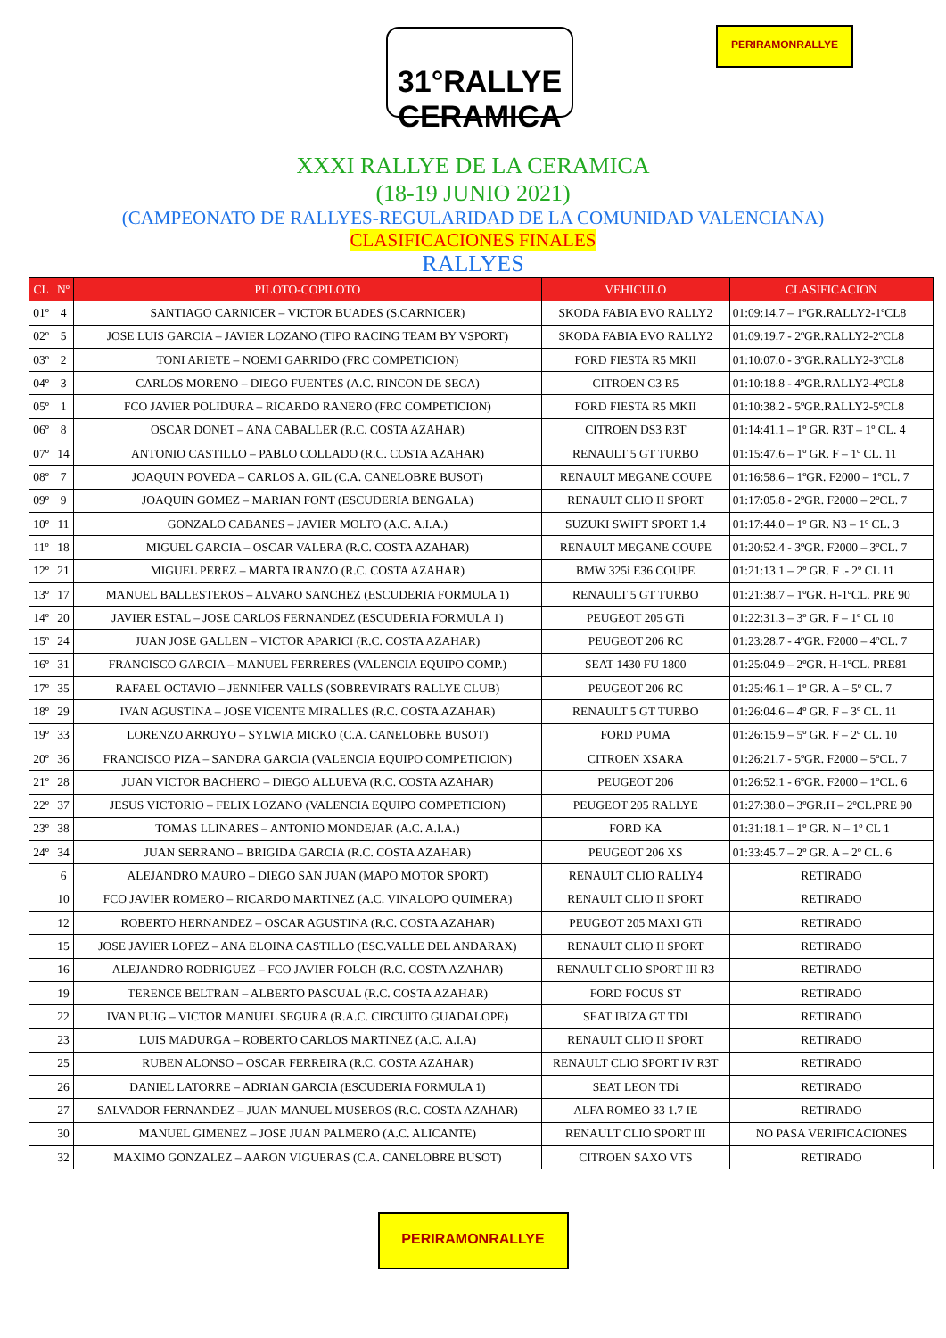31°RALLYE CERAMICA
PERIRAMONRALLYE
XXXI RALLYE DE LA CERAMICA
(18-19 JUNIO 2021)
(CAMPEONATO DE RALLYES-REGULARIDAD DE LA COMUNIDAD VALENCIANA)
CLASIFICACIONES FINALES
RALLYES
| CL | Nº | PILOTO-COPILOTO | VEHICULO | CLASIFICACION |
| --- | --- | --- | --- | --- |
| 01º | 4 | SANTIAGO CARNICER – VICTOR BUADES (S.CARNICER) | SKODA FABIA EVO RALLY2 | 01:09:14.7 – 1ºGR.RALLY2-1ºCL8 |
| 02º | 5 | JOSE LUIS GARCIA – JAVIER LOZANO (TIPO RACING TEAM BY VSPORT) | SKODA FABIA EVO RALLY2 | 01:09:19.7 - 2ºGR.RALLY2-2ºCL8 |
| 03º | 2 | TONI ARIETE – NOEMI GARRIDO (FRC COMPETICION) | FORD FIESTA R5 MKII | 01:10:07.0 - 3ºGR.RALLY2-3ºCL8 |
| 04º | 3 | CARLOS MORENO – DIEGO FUENTES (A.C. RINCON DE SECA) | CITROEN C3 R5 | 01:10:18.8 - 4ºGR.RALLY2-4ºCL8 |
| 05º | 1 | FCO JAVIER POLIDURA – RICARDO RANERO (FRC COMPETICION) | FORD FIESTA R5 MKII | 01:10:38.2 - 5ºGR.RALLY2-5ºCL8 |
| 06º | 8 | OSCAR DONET – ANA CABALLER (R.C. COSTA AZAHAR) | CITROEN DS3 R3T | 01:14:41.1 – 1º GR. R3T – 1º CL. 4 |
| 07º | 14 | ANTONIO CASTILLO – PABLO COLLADO (R.C. COSTA AZAHAR) | RENAULT 5 GT TURBO | 01:15:47.6 – 1º GR. F – 1º CL. 11 |
| 08º | 7 | JOAQUIN POVEDA – CARLOS A. GIL (C.A. CANELOBRE BUSOT) | RENAULT MEGANE COUPE | 01:16:58.6 – 1ºGR. F2000 – 1ºCL. 7 |
| 09º | 9 | JOAQUIN GOMEZ – MARIAN FONT (ESCUDERIA BENGALA) | RENAULT CLIO II SPORT | 01:17:05.8 - 2ºGR. F2000 – 2ºCL. 7 |
| 10º | 11 | GONZALO CABANES – JAVIER MOLTO (A.C. A.I.A.) | SUZUKI SWIFT SPORT 1.4 | 01:17:44.0 – 1º GR. N3 – 1º CL. 3 |
| 11º | 18 | MIGUEL GARCIA – OSCAR VALERA (R.C. COSTA AZAHAR) | RENAULT MEGANE COUPE | 01:20:52.4 - 3ºGR. F2000 – 3ºCL. 7 |
| 12º | 21 | MIGUEL PEREZ – MARTA IRANZO (R.C. COSTA AZAHAR) | BMW 325i E36 COUPE | 01:21:13.1 – 2º GR. F .- 2º CL 11 |
| 13º | 17 | MANUEL BALLESTEROS – ALVARO SANCHEZ (ESCUDERIA FORMULA 1) | RENAULT 5 GT TURBO | 01:21:38.7 – 1ºGR. H-1ºCL. PRE 90 |
| 14º | 20 | JAVIER ESTAL – JOSE CARLOS FERNANDEZ (ESCUDERIA FORMULA 1) | PEUGEOT 205 GTi | 01:22:31.3 – 3º GR. F – 1º CL 10 |
| 15º | 24 | JUAN JOSE GALLEN – VICTOR APARICI (R.C. COSTA AZAHAR) | PEUGEOT 206 RC | 01:23:28.7 - 4ºGR. F2000 – 4ºCL. 7 |
| 16º | 31 | FRANCISCO GARCIA – MANUEL FERRERES (VALENCIA EQUIPO COMP.) | SEAT 1430 FU 1800 | 01:25:04.9 – 2ºGR. H-1ºCL. PRE81 |
| 17º | 35 | RAFAEL OCTAVIO – JENNIFER VALLS (SOBREVIRATS RALLYE CLUB) | PEUGEOT 206 RC | 01:25:46.1 – 1º GR. A – 5º CL. 7 |
| 18º | 29 | IVAN AGUSTINA – JOSE VICENTE MIRALLES (R.C. COSTA AZAHAR) | RENAULT 5 GT TURBO | 01:26:04.6 – 4º GR. F – 3º CL. 11 |
| 19º | 33 | LORENZO ARROYO – SYLWIA MICKO (C.A. CANELOBRE BUSOT) | FORD PUMA | 01:26:15.9 – 5º GR. F – 2º CL. 10 |
| 20º | 36 | FRANCISCO PIZA – SANDRA GARCIA (VALENCIA EQUIPO COMPETICION) | CITROEN XSARA | 01:26:21.7 - 5ºGR. F2000 – 5ºCL. 7 |
| 21º | 28 | JUAN VICTOR BACHERO – DIEGO ALLUEVA (R.C. COSTA AZAHAR) | PEUGEOT 206 | 01:26:52.1 - 6ºGR. F2000 – 1ºCL. 6 |
| 22º | 37 | JESUS VICTORIO – FELIX LOZANO (VALENCIA EQUIPO COMPETICION) | PEUGEOT 205 RALLYE | 01:27:38.0 – 3ºGR.H – 2ºCL.PRE 90 |
| 23º | 38 | TOMAS LLINARES – ANTONIO MONDEJAR (A.C. A.I.A.) | FORD KA | 01:31:18.1 – 1º GR. N – 1º CL 1 |
| 24º | 34 | JUAN SERRANO – BRIGIDA GARCIA (R.C. COSTA AZAHAR) | PEUGEOT 206 XS | 01:33:45.7 – 2º GR. A – 2º CL. 6 |
| | 6 | ALEJANDRO MAURO – DIEGO SAN JUAN (MAPO MOTOR SPORT) | RENAULT CLIO RALLY4 | RETIRADO |
| | 10 | FCO JAVIER ROMERO – RICARDO MARTINEZ (A.C. VINALOPO QUIMERA) | RENAULT CLIO II SPORT | RETIRADO |
| | 12 | ROBERTO HERNANDEZ – OSCAR AGUSTINA (R.C. COSTA AZAHAR) | PEUGEOT 205 MAXI GTi | RETIRADO |
| | 15 | JOSE JAVIER LOPEZ – ANA ELOINA CASTILLO (ESC.VALLE DEL ANDARAX) | RENAULT CLIO II SPORT | RETIRADO |
| | 16 | ALEJANDRO RODRIGUEZ – FCO JAVIER FOLCH (R.C. COSTA AZAHAR) | RENAULT CLIO SPORT III R3 | RETIRADO |
| | 19 | TERENCE BELTRAN – ALBERTO PASCUAL (R.C. COSTA AZAHAR) | FORD FOCUS ST | RETIRADO |
| | 22 | IVAN PUIG – VICTOR MANUEL SEGURA (R.A.C. CIRCUITO GUADALOPE) | SEAT IBIZA GT TDI | RETIRADO |
| | 23 | LUIS MADURGA – ROBERTO CARLOS MARTINEZ (A.C. A.I.A) | RENAULT CLIO II SPORT | RETIRADO |
| | 25 | RUBEN ALONSO – OSCAR FERREIRA (R.C. COSTA AZAHAR) | RENAULT CLIO SPORT IV R3T | RETIRADO |
| | 26 | DANIEL LATORRE – ADRIAN GARCIA (ESCUDERIA FORMULA 1) | SEAT LEON TDi | RETIRADO |
| | 27 | SALVADOR FERNANDEZ – JUAN MANUEL MUSEROS (R.C. COSTA AZAHAR) | ALFA ROMEO 33 1.7 IE | RETIRADO |
| | 30 | MANUEL GIMENEZ – JOSE JUAN PALMERO (A.C. ALICANTE) | RENAULT CLIO SPORT III | NO PASA VERIFICACIONES |
| | 32 | MAXIMO GONZALEZ – AARON VIGUERAS (C.A. CANELOBRE BUSOT) | CITROEN SAXO VTS | RETIRADO |
PERIRAMONRALLYE